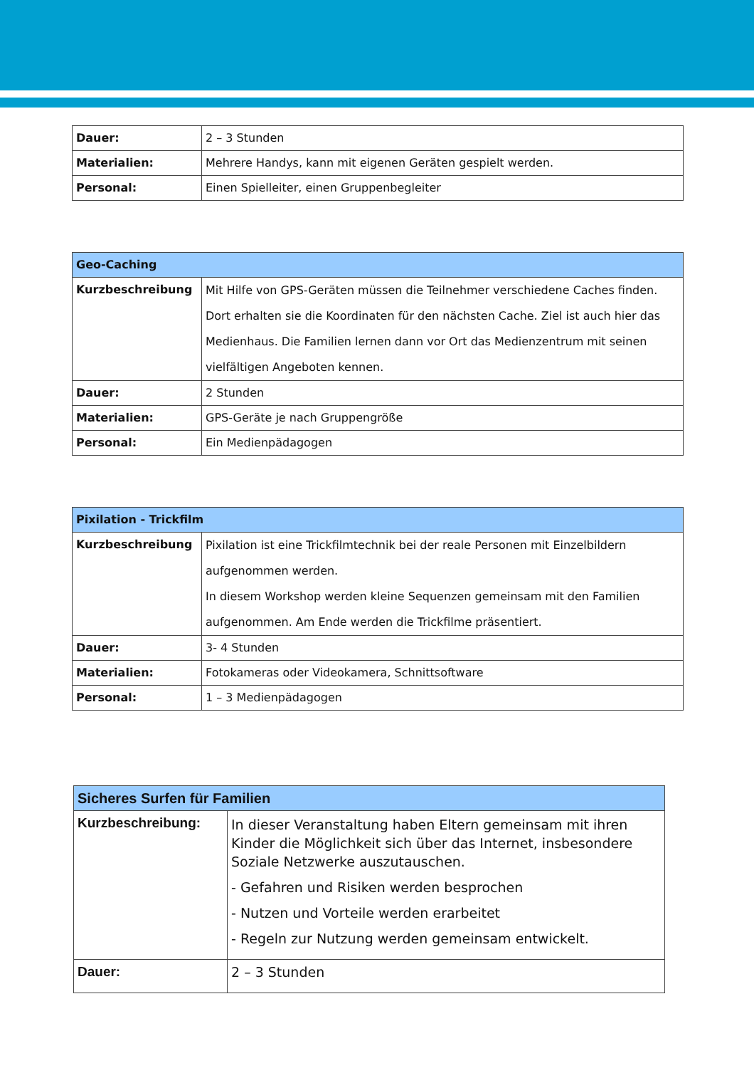| Dauer: | 2 – 3 Stunden |
| Materialien: | Mehrere Handys, kann mit eigenen Geräten gespielt werden. |
| Personal: | Einen Spielleiter, einen Gruppenbegleiter |
| Geo-Caching | |
| --- | --- |
| Kurzbeschreibung | Mit Hilfe von GPS-Geräten müssen die Teilnehmer verschiedene Caches finden. Dort erhalten sie die Koordinaten für den nächsten Cache. Ziel ist auch hier das Medienhaus. Die Familien lernen dann vor Ort das Medienzentrum mit seinen vielfältigen Angeboten kennen. |
| Dauer: | 2 Stunden |
| Materialien: | GPS-Geräte je nach Gruppengröße |
| Personal: | Ein Medienpädagogen |
| Pixilation - Trickfilm | |
| --- | --- |
| Kurzbeschreibung | Pixilation ist eine Trickfilmtechnik bei der reale Personen mit Einzelbildern aufgenommen werden. In diesem Workshop werden kleine Sequenzen gemeinsam mit den Familien aufgenommen. Am Ende werden die Trickfilme präsentiert. |
| Dauer: | 3- 4 Stunden |
| Materialien: | Fotokameras oder Videokamera, Schnittsoftware |
| Personal: | 1 – 3 Medienpädagogen |
| Sicheres Surfen für Familien | |
| --- | --- |
| Kurzbeschreibung: | In dieser Veranstaltung haben Eltern gemeinsam mit ihren Kinder die Möglichkeit sich über das Internet, insbesondere Soziale Netzwerke auszutauschen. - Gefahren und Risiken werden besprochen - Nutzen und Vorteile werden erarbeitet - Regeln zur Nutzung werden gemeinsam entwickelt. |
| Dauer: | 2 – 3 Stunden |